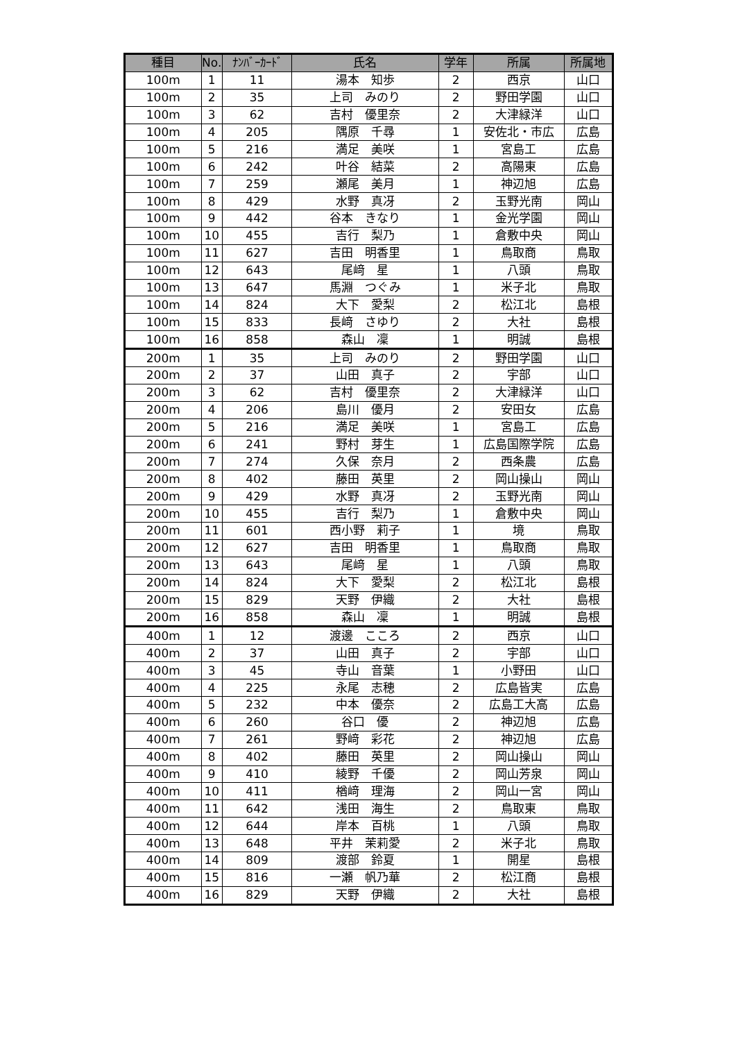| 種目 | No. | ﾅﾝﾊﾞｰｶｰﾄﾞ | 氏名 | 学年 | 所属 | 所属地 |
| --- | --- | --- | --- | --- | --- | --- |
| 100m | 1 | 11 | 湯本 知歩 | 2 | 西京 | 山口 |
| 100m | 2 | 35 | 上司 みのり | 2 | 野田学園 | 山口 |
| 100m | 3 | 62 | 吉村 優里奈 | 2 | 大津緑洋 | 山口 |
| 100m | 4 | 205 | 隅原 千尋 | 1 | 安佐北・市広 | 広島 |
| 100m | 5 | 216 | 満足 美咲 | 1 | 宮島工 | 広島 |
| 100m | 6 | 242 | 叶谷 結菜 | 2 | 高陽東 | 広島 |
| 100m | 7 | 259 | 瀬尾 美月 | 1 | 神辺旭 | 広島 |
| 100m | 8 | 429 | 水野 真冴 | 2 | 玉野光南 | 岡山 |
| 100m | 9 | 442 | 谷本 きなり | 1 | 金光学園 | 岡山 |
| 100m | 10 | 455 | 吉行 梨乃 | 1 | 倉敷中央 | 岡山 |
| 100m | 11 | 627 | 吉田 明香里 | 1 | 鳥取商 | 鳥取 |
| 100m | 12 | 643 | 尾﨑 星 | 1 | 八頭 | 鳥取 |
| 100m | 13 | 647 | 馬淵 つぐみ | 1 | 米子北 | 鳥取 |
| 100m | 14 | 824 | 大下 愛梨 | 2 | 松江北 | 島根 |
| 100m | 15 | 833 | 長﨑 さゆり | 2 | 大社 | 島根 |
| 100m | 16 | 858 | 森山 凜 | 1 | 明誠 | 島根 |
| 200m | 1 | 35 | 上司 みのり | 2 | 野田学園 | 山口 |
| 200m | 2 | 37 | 山田 真子 | 2 | 宇部 | 山口 |
| 200m | 3 | 62 | 吉村 優里奈 | 2 | 大津緑洋 | 山口 |
| 200m | 4 | 206 | 島川 優月 | 2 | 安田女 | 広島 |
| 200m | 5 | 216 | 満足 美咲 | 1 | 宮島工 | 広島 |
| 200m | 6 | 241 | 野村 芽生 | 1 | 広島国際学院 | 広島 |
| 200m | 7 | 274 | 久保 奈月 | 2 | 西条農 | 広島 |
| 200m | 8 | 402 | 藤田 英里 | 2 | 岡山操山 | 岡山 |
| 200m | 9 | 429 | 水野 真冴 | 2 | 玉野光南 | 岡山 |
| 200m | 10 | 455 | 吉行 梨乃 | 1 | 倉敷中央 | 岡山 |
| 200m | 11 | 601 | 西小野 莉子 | 1 | 境 | 鳥取 |
| 200m | 12 | 627 | 吉田 明香里 | 1 | 鳥取商 | 鳥取 |
| 200m | 13 | 643 | 尾﨑 星 | 1 | 八頭 | 鳥取 |
| 200m | 14 | 824 | 大下 愛梨 | 2 | 松江北 | 島根 |
| 200m | 15 | 829 | 天野 伊織 | 2 | 大社 | 島根 |
| 200m | 16 | 858 | 森山 凜 | 1 | 明誠 | 島根 |
| 400m | 1 | 12 | 渡邊 こころ | 2 | 西京 | 山口 |
| 400m | 2 | 37 | 山田 真子 | 2 | 宇部 | 山口 |
| 400m | 3 | 45 | 寺山 音葉 | 1 | 小野田 | 山口 |
| 400m | 4 | 225 | 永尾 志穂 | 2 | 広島皆実 | 広島 |
| 400m | 5 | 232 | 中本 優奈 | 2 | 広島工大高 | 広島 |
| 400m | 6 | 260 | 谷口 優 | 2 | 神辺旭 | 広島 |
| 400m | 7 | 261 | 野﨑 彩花 | 2 | 神辺旭 | 広島 |
| 400m | 8 | 402 | 藤田 英里 | 2 | 岡山操山 | 岡山 |
| 400m | 9 | 410 | 綾野 千優 | 2 | 岡山芳泉 | 岡山 |
| 400m | 10 | 411 | 楢﨑 理海 | 2 | 岡山一宮 | 岡山 |
| 400m | 11 | 642 | 浅田 海生 | 2 | 鳥取東 | 鳥取 |
| 400m | 12 | 644 | 岸本 百桃 | 1 | 八頭 | 鳥取 |
| 400m | 13 | 648 | 平井 茉莉愛 | 2 | 米子北 | 鳥取 |
| 400m | 14 | 809 | 渡部 鈴夏 | 1 | 開星 | 島根 |
| 400m | 15 | 816 | 一瀬 帆乃華 | 2 | 松江商 | 島根 |
| 400m | 16 | 829 | 天野 伊織 | 2 | 大社 | 島根 |